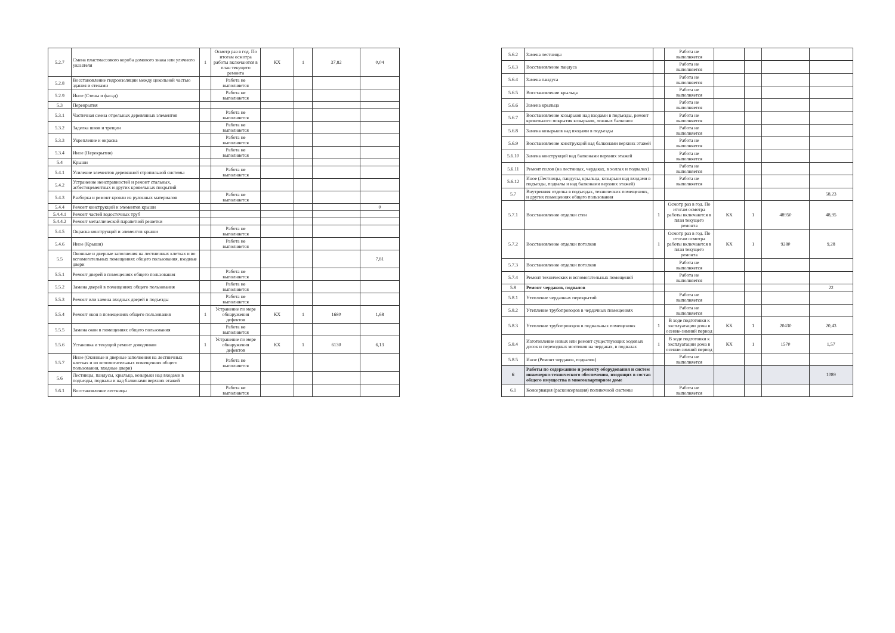| 5.2.7 | Смена пластмассового короба домового знака или уличного указателя | 1 | Осмотр раз в год. По итогам осмотра работы включаются в план текущего ремонта | КХ | 1 | 37,82 | 0,04 |
| 5.2.8 | Восстановление гидроизоляции между цокольной частью здания и стенами | | Работа не выполняется | | | | |
| 5.2.9 | Иное (Стены и фасад) | | Работа не выполняется | | | | |
| 5.3 | Перекрытия | | | | | | |
| 5.3.1 | Частичная смена отдельных деревянных элементов | | Работа не выполняется | | | | |
| 5.3.2 | Заделка швов и трещин | | Работа не выполняется | | | | |
| 5.3.3 | Укрепление и окраска | | Работа не выполняется | | | | |
| 5.3.4 | Иное (Перекрытия) | | Работа не выполняется | | | | |
| 5.4 | Крыши | | | | | | |
| 5.4.1 | Усиление элементов деревянной стропильной системы | | Работа не выполняется | | | | |
| 5.4.2 | Устранение неисправностей и ремонт стальных, асбестоцементных и других кровельных покрытий | | | | | | |
| 5.4.3 | Разборка и ремонт кровли из рулонных материалов | | Работа не выполняется | | | | |
| 5.4.4 | Ремонт конструкций и элементов крыши | | | | | | 0 |
| 5.4.4.1 | Ремонт частей водосточных труб | | | | | | |
| 5.4.4.2 | Ремонт металлической парапетной решетки | | | | | | |
| 5.4.5 | Окраска конструкций и элементов крыши | | Работа не выполняется | | | | |
| 5.4.6 | Иное (Крыши) | | Работа не выполняется | | | | |
| 5.5 | Оконные и дверные заполнения на лестничных клетках и во вспомогательных помещениях общего пользования, входные двери | | | | | | 7,81 |
| 5.5.1 | Ремонт дверей в помещениях общего пользования | | Работа не выполняется | | | | |
| 5.5.2 | Замена дверей в помещениях общего пользования | | Работа не выполняется | | | | |
| 5.5.3 | Ремонт или замена входных дверей в подъезды | | Работа не выполняется | | | | |
| 5.5.4 | Ремонт окон в помещениях общего пользования | 1 | Устранение по мере обнаружения дефектов | КХ | 1 | 1680 | 1,68 |
| 5.5.5 | Замена окон в помещениях общего пользования | | Работа не выполняется | | | | |
| 5.5.6 | Установка и текущий ремонт доводчиков | 1 | Устранение по мере обнаружения дефектов | КХ | 1 | 6130 | 6,13 |
| 5.5.7 | Иное (Оконные и дверные заполнения на лестничных клетках и во вспомогательных помещениях общего пользования, входные двери) | | Работа не выполняется | | | | |
| 5.6 | Лестницы, пандусы, крыльца, козырьки над входами в подъезды, подвалы и над балконами верхних этажей | | | | | | |
| 5.6.1 | Восстановление лестницы | | Работа не выполняется | | | | |
| 5.6.2 | Замена лестницы | | Работа не выполняется | | | | |
| 5.6.3 | Восстановление пандуса | | Работа не выполняется | | | | |
| 5.6.4 | Замена пандуса | | Работа не выполняется | | | | |
| 5.6.5 | Восстановление крыльца | | Работа не выполняется | | | | |
| 5.6.6 | Замена крыльца | | Работа не выполняется | | | | |
| 5.6.7 | Восстановление козырьков над входами в подъезды, ремонт кровельного покрытия козырьков, ложных балконов | | Работа не выполняется | | | | |
| 5.6.8 | Замена козырьков над входами в подъезды | | Работа не выполняется | | | | |
| 5.6.9 | Восстановление конструкций над балконами верхних этажей | | Работа не выполняется | | | | |
| 5.6.10 | Замена конструкций над балконами верхних этажей | | Работа не выполняется | | | | |
| 5.6.11 | Ремонт полов (на лестницах, чердаках, в холлах и подвалах) | | Работа не выполняется | | | | |
| 5.6.12 | Иное (Лестницы, пандусы, крыльца, козырьки над входами в подъезды, подвалы и над балконами верхних этажей) | | Работа не выполняется | | | | |
| 5.7 | Внутренняя отделка в подъездах, технических помещениях, и других помещениях общего пользования | | | | | | 58,23 |
| 5.7.1 | Восстановление отделки стен | 1 | Осмотр раз в год. По итогам осмотра работы включаются в план текущего ремонта | КХ | 1 | 48950 | 48,95 |
| 5.7.2 | Восстановление отделки потолков | 1 | Осмотр раз в год. По итогам осмотра работы включаются в план текущего ремонта | КХ | 1 | 9280 | 9,28 |
| 5.7.3 | Восстановление отделки потолков | | Работа не выполняется | | | | |
| 5.7.4 | Ремонт технических и вспомогательных помещений | | Работа не выполняется | | | | |
| 5.8 | Ремонт чердаков, подвалов | | | | | | 22 |
| 5.8.1 | Утепление чердачных перекрытий | | Работа не выполняется | | | | |
| 5.8.2 | Утепление трубопроводов в чердачных помещениях | | Работа не выполняется | | | | |
| 5.8.3 | Утепление трубопроводов в подвальных помещениях | 1 | В ходе подготовки к эксплуатации дома в осенне-зимний период | КХ | 1 | 20430 | 20,43 |
| 5.8.4 | Изготовление новых или ремонт существующих ходовых досок и переходных мостиков на чердаках, в подвалах | 1 | В ходе подготовки к эксплуатации дома в осенне-зимний период | КХ | 1 | 1570 | 1,57 |
| 5.8.5 | Иное (Ремонт чердаков, подвалов) | | Работа не выполняется | | | | |
| 6 | Работы по содержанию и ремонту оборудования и систем инженерно-технического обеспечения, входящих в состав общего имущества в многоквартирном доме | | | | | | 1089 |
| 6.1 | Консервация (расконсервация) поливочной системы | | Работа не выполняется | | | | |